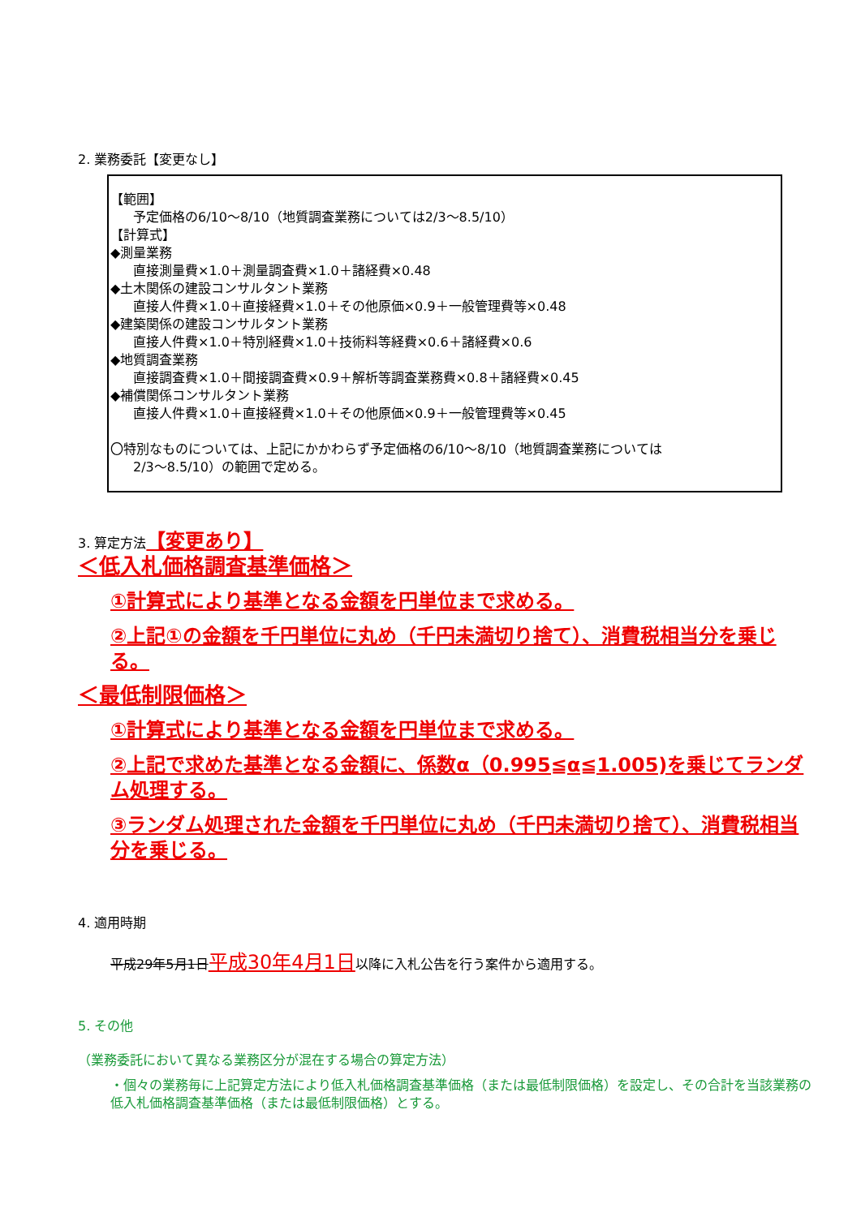2. 業務委託【変更なし】
【範囲】
予定価格の6/10～8/10（地質調査業務については2/3～8.5/10）
【計算式】
◆測量業務
直接測量費×1.0＋測量調査費×1.0＋諸経費×0.48
◆土木関係の建設コンサルタント業務
直接人件費×1.0＋直接経費×1.0＋その他原価×0.9＋一般管理費等×0.48
◆建築関係の建設コンサルタント業務
直接人件費×1.0＋特別経費×1.0＋技術料等経費×0.6＋諸経費×0.6
◆地質調査業務
直接調査費×1.0＋間接調査費×0.9＋解析等調査業務費×0.8＋諸経費×0.45
◆補償関係コンサルタント業務
直接人件費×1.0＋直接経費×1.0＋その他原価×0.9＋一般管理費等×0.45
〇特別なものについては、上記にかかわらず予定価格の6/10～8/10（地質調査業務については
2/3～8.5/10）の範囲で定める。
3. 算定方法【変更あり】
＜低入札価格調査基準価格＞
①計算式により基準となる金額を円単位まで求める。
②上記①の金額を千円単位に丸め（千円未満切り捨て）、消費税相当分を乗じる。
＜最低制限価格＞
①計算式により基準となる金額を円単位まで求める。
②上記で求めた基準となる金額に、係数α（0.995≦α≦1.005)を乗じてランダム処理する。
③ランダム処理された金額を千円単位に丸め（千円未満切り捨て）、消費税相当分を乗じる。
4. 適用時期
平成29年5月1日平成30年4月1日以降に入札公告を行う案件から適用する。
5. その他
（業務委託において異なる業務区分が混在する場合の算定方法）
・個々の業務毎に上記算定方法により低入札価格調査基準価格（または最低制限価格）を設定し、その合計を当該業務の低入札価格調査基準価格（または最低制限価格）とする。